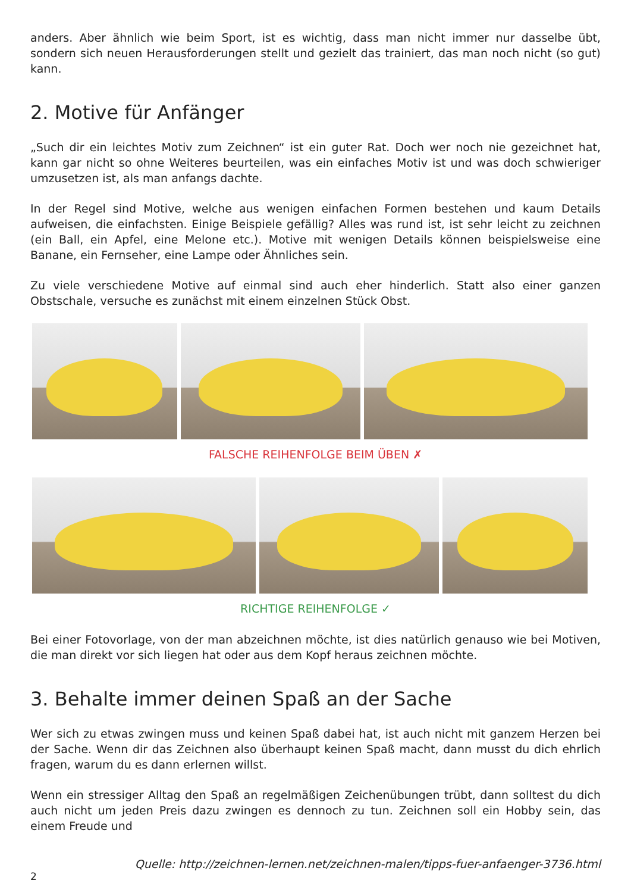anders. Aber ähnlich wie beim Sport, ist es wichtig, dass man nicht immer nur dasselbe übt, sondern sich neuen Herausforderungen stellt und gezielt das trainiert, das man noch nicht (so gut) kann.
2. Motive für Anfänger
„Such dir ein leichtes Motiv zum Zeichnen“ ist ein guter Rat. Doch wer noch nie gezeichnet hat, kann gar nicht so ohne Weiteres beurteilen, was ein einfaches Motiv ist und was doch schwieriger umzusetzen ist, als man anfangs dachte.
In der Regel sind Motive, welche aus wenigen einfachen Formen bestehen und kaum Details aufweisen, die einfachsten. Einige Beispiele gefällig? Alles was rund ist, ist sehr leicht zu zeichnen (ein Ball, ein Apfel, eine Melone etc.). Motive mit wenigen Details können beispielsweise eine Banane, ein Fernseher, eine Lampe oder Ähnliches sein.
Zu viele verschiedene Motive auf einmal sind auch eher hinderlich. Statt also einer ganzen Obstschale, versuche es zunächst mit einem einzelnen Stück Obst.
FALSCHE REIHENFOLGE BEIM ÜBEN ✗
RICHTIGE REIHENFOLGE ✓
Bei einer Fotovorlage, von der man abzeichnen möchte, ist dies natürlich genauso wie bei Motiven, die man direkt vor sich liegen hat oder aus dem Kopf heraus zeichnen möchte.
3. Behalte immer deinen Spaß an der Sache
Wer sich zu etwas zwingen muss und keinen Spaß dabei hat, ist auch nicht mit ganzem Herzen bei der Sache. Wenn dir das Zeichnen also überhaupt keinen Spaß macht, dann musst du dich ehrlich fragen, warum du es dann erlernen willst.
Wenn ein stressiger Alltag den Spaß an regelmäßigen Zeichenübungen trübt, dann solltest du dich auch nicht um jeden Preis dazu zwingen es dennoch zu tun. Zeichnen soll ein Hobby sein, das einem Freude und
Quelle: http://zeichnen-lernen.net/zeichnen-malen/tipps-fuer-anfaenger-3736.html
2